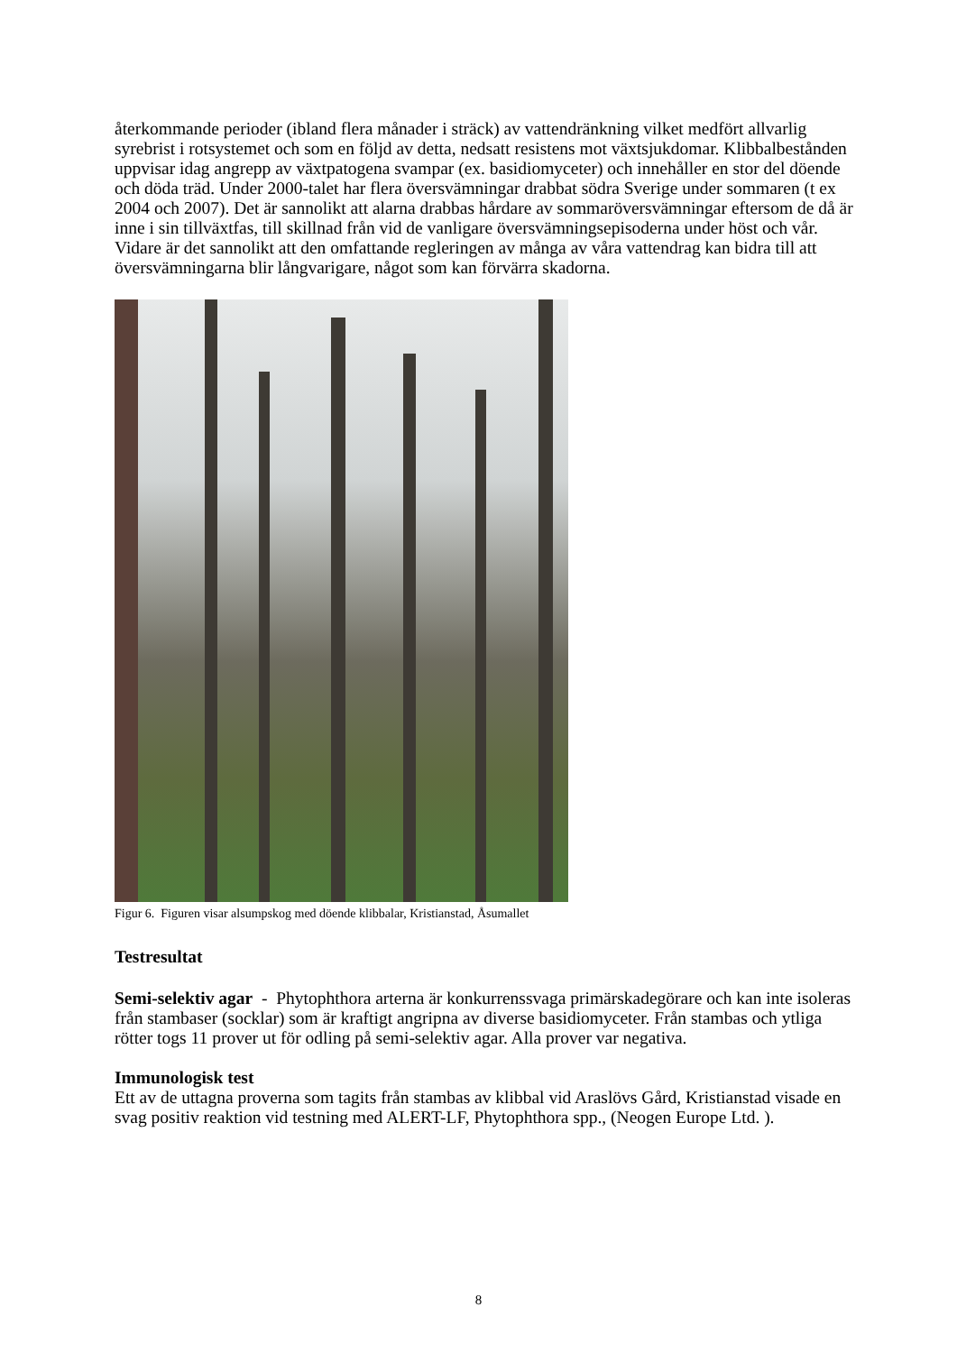återkommande perioder (ibland flera månader i sträck) av vattendränkning vilket medfört allvarlig syrebrist i rotsystemet och som en följd av detta, nedsatt resistens mot växtsjukdomar. Klibbalbestånden uppvisar idag angrepp av växtpatogena svampar (ex. basidiomyceter) och innehåller en stor del döende och döda träd. Under 2000-talet har flera översvämningar drabbat södra Sverige under sommaren (t ex 2004 och 2007). Det är sannolikt att alarna drabbas hårdare av sommaröversvämningar eftersom de då är inne i sin tillväxtfas, till skillnad från vid de vanligare översvämningsepisoderna under höst och vår. Vidare är det sannolikt att den omfattande regleringen av många av våra vattendrag kan bidra till att översvämningarna blir långvarigare, något som kan förvärra skadorna.
Figur 6. Figuren visar alsumpskog med döende klibbalar, Kristianstad, Åsumallet
Testresultat
Semi-selektiv agar - Phytophthora arterna är konkurrenssvaga primärskadegörare och kan inte isoleras från stambaser (socklar) som är kraftigt angripna av diverse basidiomyceter. Från stambas och ytliga rötter togs 11 prover ut för odling på semi-selektiv agar. Alla prover var negativa.
Immunologisk test
Ett av de uttagna proverna som tagits från stambas av klibbal vid Araslövs Gård, Kristianstad visade en svag positiv reaktion vid testning med ALERT-LF, Phytophthora spp., (Neogen Europe Ltd. ).
8